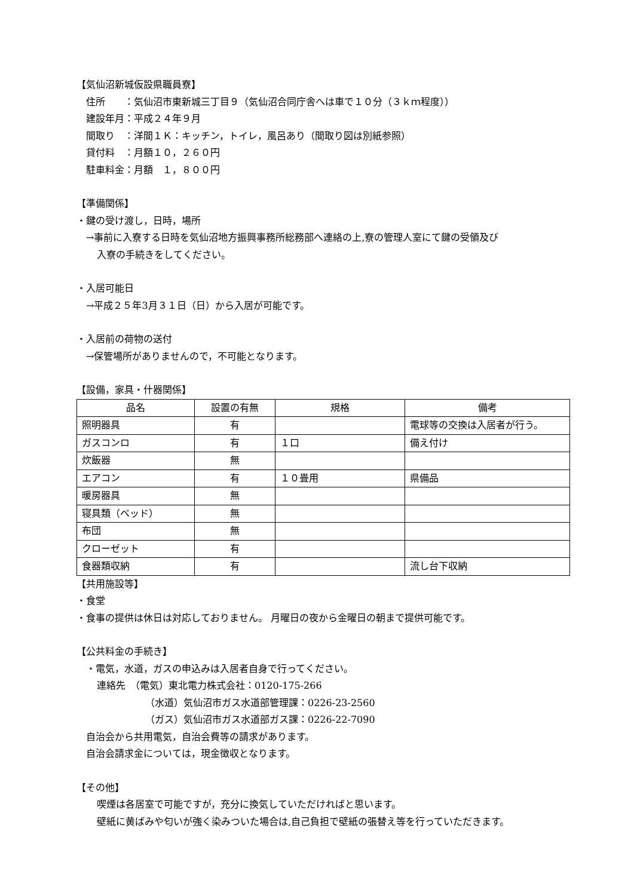【気仙沼新城仮設県職員寮】
住所　　：気仙沼市東新城三丁目９（気仙沼合同庁舎へは車で１０分（３ｋｍ程度））
建設年月：平成２４年９月
間取り　：洋間１Ｋ：キッチン，トイレ，風呂あり（間取り図は別紙参照）
貸付料　：月額１０，２６０円
駐車料金：月額　１，８００円
【準備関係】
・鍵の受け渡し，日時，場所
→事前に入寮する日時を気仙沼地方振興事務所総務部へ連絡の上,寮の管理人室にて鍵の受領及び
入寮の手続きをしてください。
・入居可能日
→平成２５年3月３１日（日）から入居が可能です。
・入居前の荷物の送付
→保管場所がありませんので，不可能となります。
【設備，家具・什器関係】
| 品名 | 設置の有無 | 規格 | 備考 |
| --- | --- | --- | --- |
| 照明器具 | 有 | | 電球等の交換は入居者が行う。 |
| ガスコンロ | 有 | １口 | 備え付け |
| 炊飯器 | 無 | | |
| エアコン | 有 | １０畳用 | 県備品 |
| 暖房器具 | 無 | | |
| 寝具類（ベッド） | 無 | | |
| 布団 | 無 | | |
| クローゼット | 有 | | |
| 食器類収納 | 有 | | 流し台下収納 |
【共用施設等】
・食堂
・食事の提供は休日は対応しておりません。 月曜日の夜から金曜日の朝まで提供可能です。
【公共料金の手続き】
・電気，水道，ガスの申込みは入居者自身で行ってください。
連絡先　（電気）東北電力株式会社：0120-175-266
（水道）気仙沼市ガス水道部管理課：0226-23-2560
（ガス）気仙沼市ガス水道部ガス課：0226-22-7090
自治会から共用電気，自治会費等の請求があります。
自治会請求金については，現金徴収となります。
【その他】
喫煙は各居室で可能ですが，充分に換気していただければと思います。
壁紙に黄ばみや匂いが強く染みついた場合は,自己負担で壁紙の張替え等を行っていただきます。